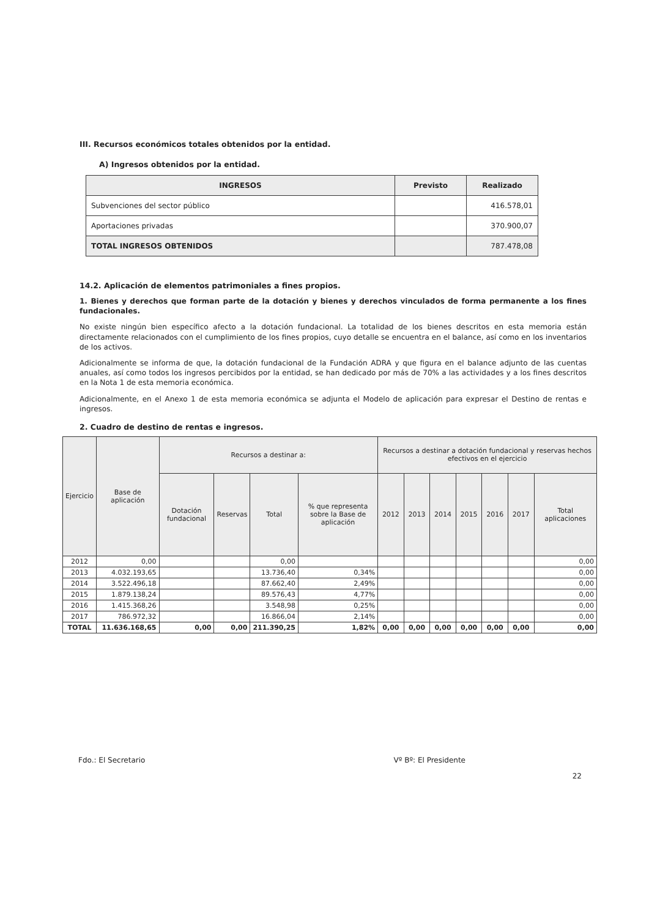III. Recursos económicos totales obtenidos por la entidad.
A) Ingresos obtenidos por la entidad.
| INGRESOS | Previsto | Realizado |
| --- | --- | --- |
| Subvenciones del sector público | | 416.578,01 |
| Aportaciones privadas | | 370.900,07 |
| TOTAL INGRESOS OBTENIDOS | | 787.478,08 |
14.2. Aplicación de elementos patrimoniales a fines propios.
1. Bienes y derechos que forman parte de la dotación y bienes y derechos vinculados de forma permanente a los fines fundacionales.
No existe ningún bien específico afecto a la dotación fundacional. La totalidad de los bienes descritos en esta memoria están directamente relacionados con el cumplimiento de los fines propios, cuyo detalle se encuentra en el balance, así como en los inventarios de los activos.
Adicionalmente se informa de que, la dotación fundacional de la Fundación ADRA y que figura en el balance adjunto de las cuentas anuales, así como todos los ingresos percibidos por la entidad, se han dedicado por más de 70% a las actividades y a los fines descritos en la Nota 1 de esta memoria económica.
Adicionalmente, en el Anexo 1 de esta memoria económica se adjunta el Modelo de aplicación para expresar el Destino de rentas e ingresos.
2. Cuadro de destino de rentas e ingresos.
| Ejercicio | Base de aplicación | Recursos a destinar a: | | | | Recursos a destinar a dotación fundacional y reservas hechos efectivos en el ejercicio | | | | | | |
| --- | --- | --- | --- | --- | --- | --- | --- | --- | --- | --- | --- | --- |
| | | Dotación fundacional | Reservas | Total | % que representa sobre la Base de aplicación | 2012 | 2013 | 2014 | 2015 | 2016 | 2017 | Total aplicaciones |
| 2012 | 0,00 | | | 0,00 | | | | | | | | 0,00 |
| 2013 | 4.032.193,65 | | | 13.736,40 | 0,34% | | | | | | | 0,00 |
| 2014 | 3.522.496,18 | | | 87.662,40 | 2,49% | | | | | | | 0,00 |
| 2015 | 1.879.138,24 | | | 89.576,43 | 4,77% | | | | | | | 0,00 |
| 2016 | 1.415.368,26 | | | 3.548,98 | 0,25% | | | | | | | 0,00 |
| 2017 | 786.972,32 | | | 16.866,04 | 2,14% | | | | | | | 0,00 |
| TOTAL | 11.636.168,65 | 0,00 | 0,00 | 211.390,25 | 1,82% | 0,00 | 0,00 | 0,00 | 0,00 | 0,00 | 0,00 | 0,00 |
Fdo.: El Secretario Vº Bº: El Presidente
22